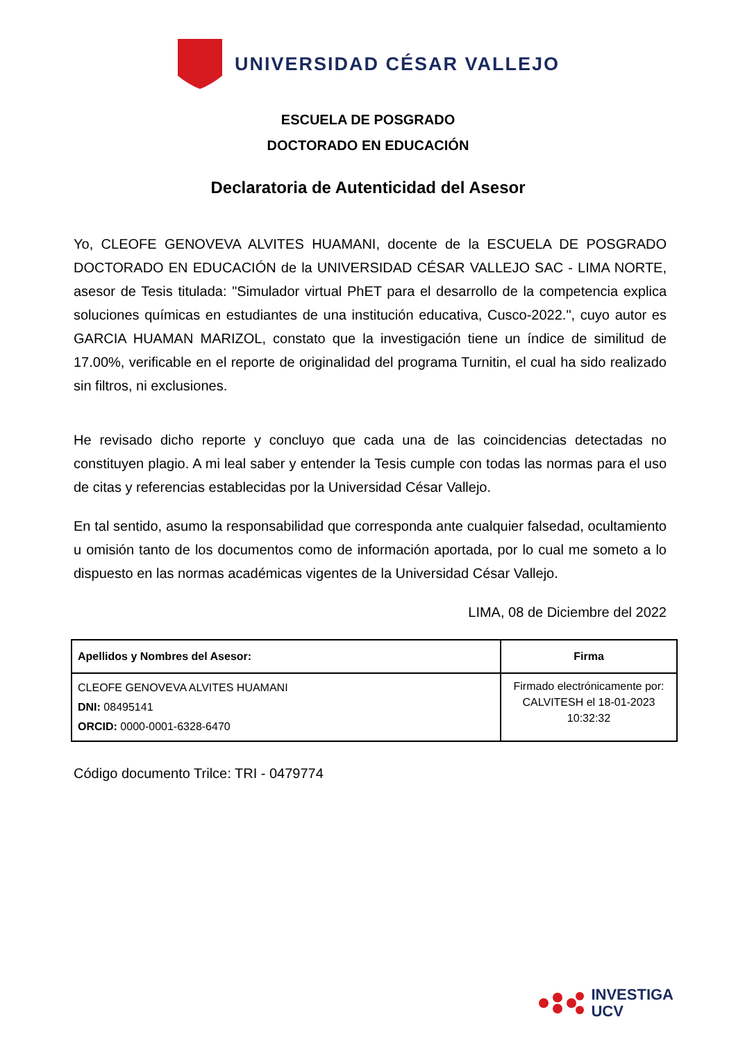UNIVERSIDAD CÉSAR VALLEJO
ESCUELA DE POSGRADO
DOCTORADO EN EDUCACIÓN
Declaratoria de Autenticidad del Asesor
Yo, CLEOFE GENOVEVA ALVITES HUAMANI, docente de la ESCUELA DE POSGRADO DOCTORADO EN EDUCACIÓN de la UNIVERSIDAD CÉSAR VALLEJO SAC - LIMA NORTE, asesor de Tesis titulada: "Simulador virtual PhET para el desarrollo de la competencia explica soluciones químicas en estudiantes de una institución educativa, Cusco-2022.", cuyo autor es GARCIA HUAMAN MARIZOL, constato que la investigación tiene un índice de similitud de 17.00%, verificable en el reporte de originalidad del programa Turnitin, el cual ha sido realizado sin filtros, ni exclusiones.
He revisado dicho reporte y concluyo que cada una de las coincidencias detectadas no constituyen plagio. A mi leal saber y entender la Tesis cumple con todas las normas para el uso de citas y referencias establecidas por la Universidad César Vallejo.
En tal sentido, asumo la responsabilidad que corresponda ante cualquier falsedad, ocultamiento u omisión tanto de los documentos como de información aportada, por lo cual me someto a lo dispuesto en las normas académicas vigentes de la Universidad César Vallejo.
LIMA, 08 de Diciembre del 2022
| Apellidos y Nombres del Asesor: | Firma |
| --- | --- |
| CLEOFE GENOVEVA ALVITES HUAMANI DNI: 08495141 ORCID: 0000-0001-6328-6470 | Firmado electrónicamente por: CALVITESH el 18-01-2023 10:32:32 |
Código documento Trilce: TRI - 0479774
INVESTIGA
UCV